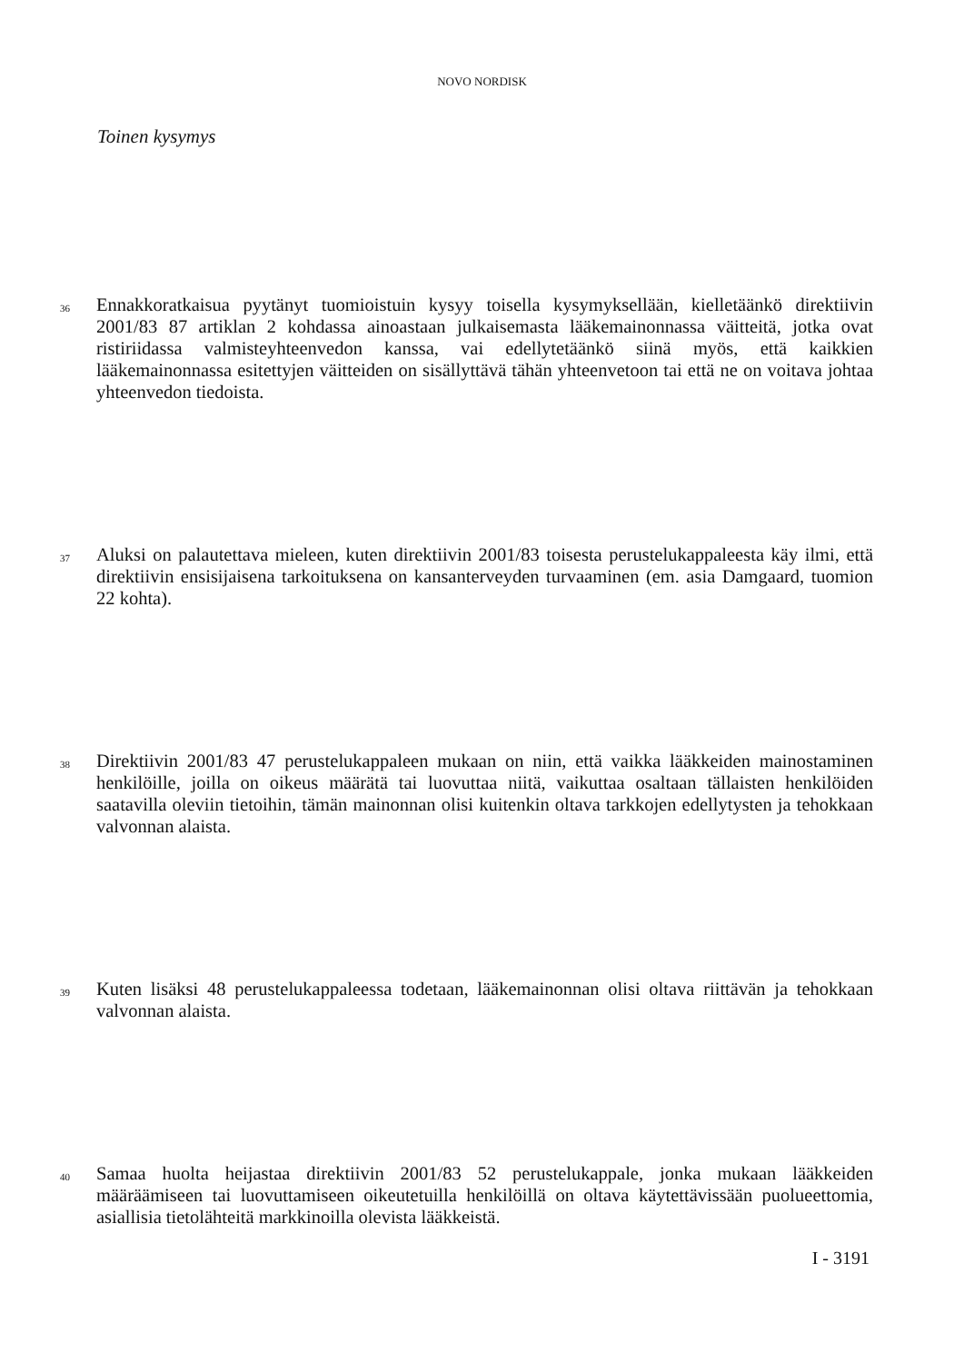NOVO NORDISK
Toinen kysymys
36
Ennakkoratkaisua pyytänyt tuomioistuin kysyy toisella kysymyksellään, kielletäänkö direktiivin 2001/83 87 artiklan 2 kohdassa ainoastaan julkaisemasta lääkemainonnassa väitteitä, jotka ovat ristiriidassa valmisteyhteenvedon kanssa, vai edellytetäänkö siinä myös, että kaikkien lääkemainonnassa esitettyjen väitteiden on sisällyttävä tähän yhteenvetoon tai että ne on voitava johtaa yhteenvedon tiedoista.
37
Aluksi on palautettava mieleen, kuten direktiivin 2001/83 toisesta perustelukappaleesta käy ilmi, että direktiivin ensisijaisena tarkoituksena on kansanterveyden turvaaminen (em. asia Damgaard, tuomion 22 kohta).
38
Direktiivin 2001/83 47 perustelukappaleen mukaan on niin, että vaikka lääkkeiden mainostaminen henkilöille, joilla on oikeus määrätä tai luovuttaa niitä, vaikuttaa osaltaan tällaisten henkilöiden saatavilla oleviin tietoihin, tämän mainonnan olisi kuitenkin oltava tarkkojen edellytysten ja tehokkaan valvonnan alaista.
39
Kuten lisäksi 48 perustelukappaleessa todetaan, lääkemainonnan olisi oltava riittävän ja tehokkaan valvonnan alaista.
40
Samaa huolta heijastaa direktiivin 2001/83 52 perustelukappale, jonka mukaan lääkkeiden määräämiseen tai luovuttamiseen oikeutetuilla henkilöillä on oltava käytettävissään puolueettomia, asiallisia tietolähteitä markkinoilla olevista lääkkeistä.
I - 3191